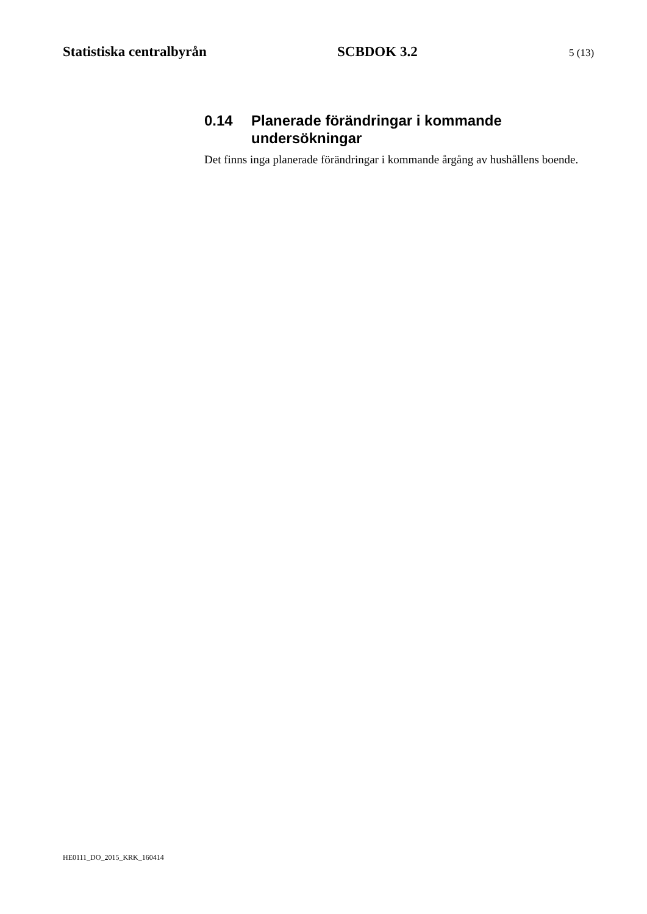Statistiska centralbyrån SCBDOK 3.2 5 (13)
0.14 Planerade förändringar i kommande undersökningar
Det finns inga planerade förändringar i kommande årgång av hushållens boende.
HE0111_DO_2015_KRK_160414